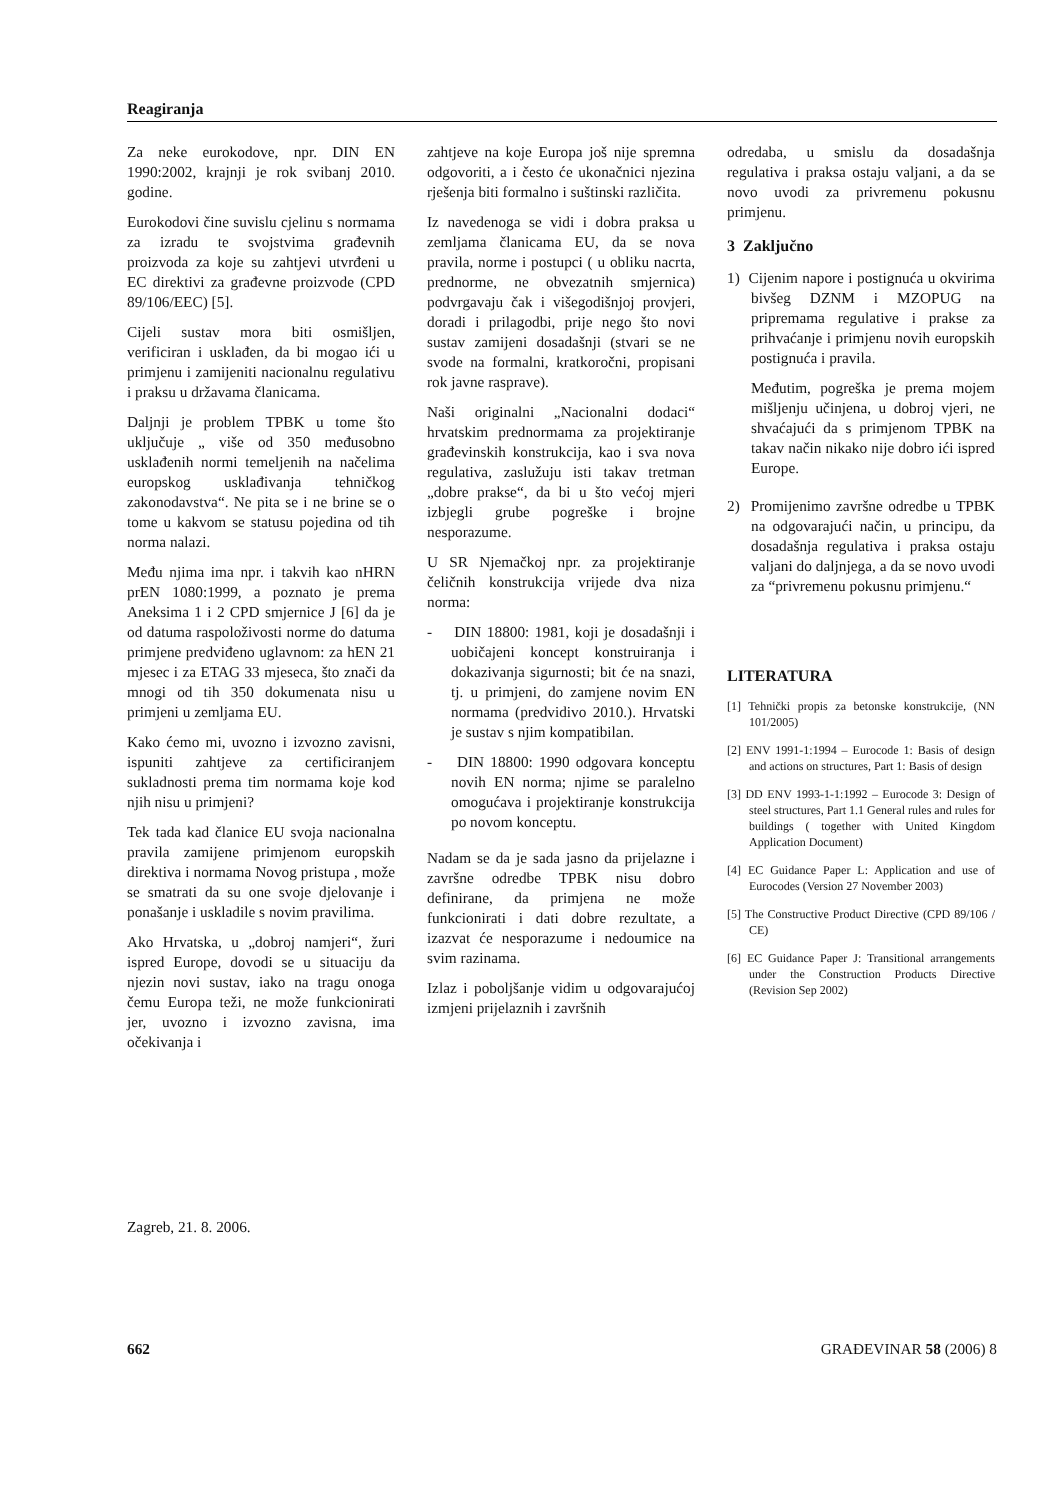Reagiranja
Za neke eurokodove, npr. DIN EN 1990:2002, krajnji je rok svibanj 2010. godine.
Eurokodovi čine suvislu cjelinu s normama za izradu te svojstvima građevnih proizvoda za koje su zahtjevi utvrđeni u EC direktivi za građevne proizvode (CPD 89/106/EEC) [5].
Cijeli sustav mora biti osmišljen, verificiran i usklađen, da bi mogao ići u primjenu i zamijeniti nacionalnu regulativu i praksu u državama članicama.
Daljnji je problem TPBK u tome što uključuje „ više od 350 međusobno usklađenih normi temeljenih na načelima europskog usklađivanja tehničkog zakonodavstva“. Ne pita se i ne brine se o tome u kakvom se statusu pojedina od tih norma nalazi.
Među njima ima npr. i takvih kao nHRN prEN 1080:1999, a poznato je prema Aneksima 1 i 2 CPD smjernice J [6] da je od datuma raspoloživosti norme do datuma primjene predviđeno uglavnom: za hEN 21 mjesec i za ETAG 33 mjeseca, što znači da mnogi od tih 350 dokumenata nisu u primjeni u zemljama EU.
Kako ćemo mi, uvozno i izvozno zavisni, ispuniti zahtjeve za certificiranjem sukladnosti prema tim normama koje kod njih nisu u primjeni?
Tek tada kad članice EU svoja nacionalna pravila zamijene primjenom europskih direktiva i normama Novog pristupa , može se smatrati da su one svoje djelovanje i ponašanje i uskladile s novim pravilima.
Ako Hrvatska, u „dobroj namjeri“, žuri ispred Europe, dovodi se u situaciju da njezin novi sustav, iako na tragu onoga čemu Europa teži, ne može funkcionirati jer, uvozno i izvozno zavisna, ima očekivanja i
zahtjeve na koje Europa još nije spremna odgovoriti, a i često će ukonačnici njezina rješenja biti formalno i suštinski različita.
Iz navedenoga se vidi i dobra praksa u zemljama članicama EU, da se nova pravila, norme i postupci ( u obliku nacrta, prednorme, ne obvezatnih smjernica) podvrgavaju čak i višegodišnjoj provjeri, doradi i prilagodbi, prije nego što novi sustav zamijeni dosadašnji (stvari se ne svode na formalni, kratkoročni, propisani rok javne rasprave).
Naši originalni „Nacionalni dodaci“ hrvatskim prednormama za projektiranje građevinskih konstrukcija, kao i sva nova regulativa, zaslužuju isti takav tretman „dobre prakse“, da bi u što većoj mjeri izbjegli grube pogreške i brojne nesporazume.
U SR Njemačkoj npr. za projektiranje čeličnih konstrukcija vrijede dva niza norma:
- DIN 18800: 1981, koji je dosadašnji i uobičajeni koncept konstruiranja i dokazivanja sigurnosti; bit će na snazi, tj. u primjeni, do zamjene novim EN normama (predvidivo 2010.). Hrvatski je sustav s njim kompatibilan.
- DIN 18800: 1990 odgovara konceptu novih EN norma; njime se paralelno omogućava i projektiranje konstrukcija po novom konceptu.
Nadam se da je sada jasno da prijelazne i završne odredbe TPBK nisu dobro definirane, da primjena ne može funkcionirati i dati dobre rezultate, a izazvat će nesporazume i nedoumice na svim razinama.
Izlaz i poboljšanje vidim u odgovarajućoj izmjeni prijelaznih i završnih
odredaba, u smislu da dosadašnja regulativa i praksa ostaju valjani, a da se novo uvodi za privremenu pokusnu primjenu.
3 Zaključno
1) Cijenim napore i postignuća u okvirima bivšeg DZNM i MZOPUG na pripremama regulative i prakse za prihvaćanje i primjenu novih europskih postignuća i pravila.
Međutim, pogreška je prema mojem mišljenju učinjena, u dobroj vjeri, ne shvaćajući da s primjenom TPBK na takav način nikako nije dobro ići ispred Europe.
2) Promijenimo završne odredbe u TPBK na odgovarajući način, u principu, da dosadašnja regulativa i praksa ostaju valjani do daljnjega, a da se novo uvodi za “privremenu pokusnu primjenu.“
LITERATURA
[1] Tehnički propis za betonske konstrukcije, (NN 101/2005)
[2] ENV 1991-1:1994 – Eurocode 1: Basis of design and actions on structures, Part 1: Basis of design
[3] DD ENV 1993-1-1:1992 – Eurocode 3: Design of steel structures, Part 1.1 General rules and rules for buildings ( together with United Kingdom Application Document)
[4] EC Guidance Paper L: Application and use of Eurocodes (Version 27 November 2003)
[5] The Constructive Product Directive (CPD 89/106 / CE)
[6] EC Guidance Paper J: Transitional arrangements under the Construction Products Directive (Revision Sep 2002)
Zagreb, 21. 8. 2006.
662 GRAĐEVINAR 58 (2006) 8